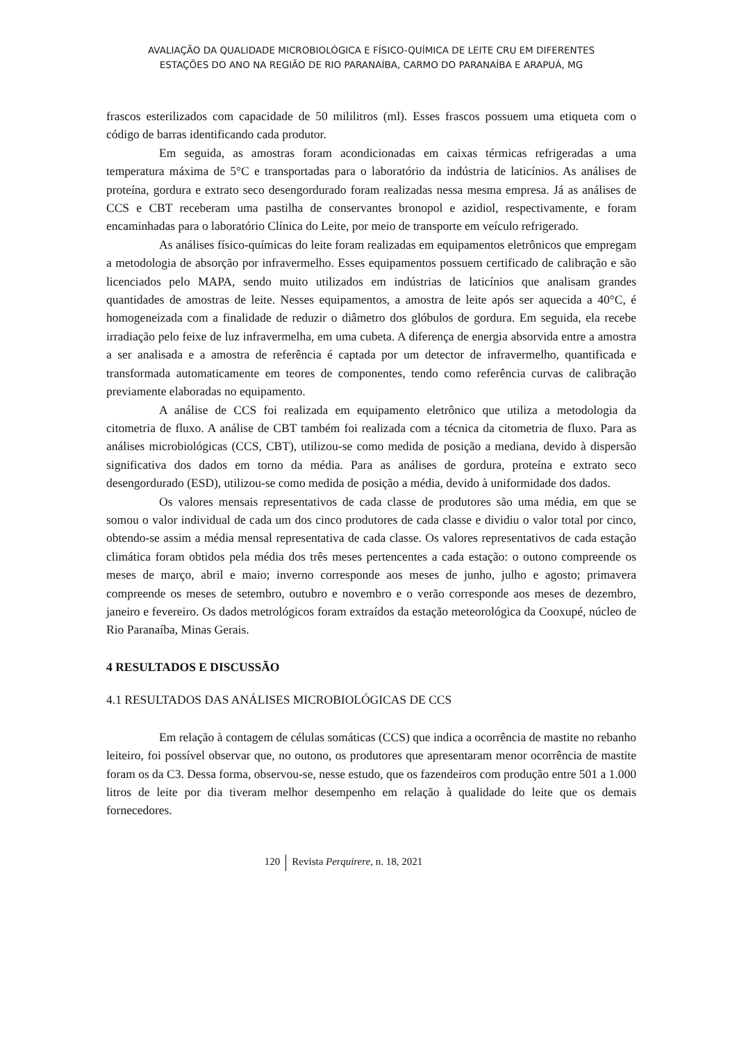AVALIAÇÃO DA QUALIDADE MICROBIOLÓGICA E FÍSICO-QUÍMICA DE LEITE CRU EM DIFERENTES
ESTAÇÕES DO ANO NA REGIÃO DE RIO PARANAÍBA, CARMO DO PARANAÍBA E ARAPUÁ, MG
frascos esterilizados com capacidade de 50 mililitros (ml). Esses frascos possuem uma etiqueta com o código de barras identificando cada produtor.
Em seguida, as amostras foram acondicionadas em caixas térmicas refrigeradas a uma temperatura máxima de 5°C e transportadas para o laboratório da indústria de laticínios. As análises de proteína, gordura e extrato seco desengordurado foram realizadas nessa mesma empresa. Já as análises de CCS e CBT receberam uma pastilha de conservantes bronopol e azidiol, respectivamente, e foram encaminhadas para o laboratório Clínica do Leite, por meio de transporte em veículo refrigerado.
As análises físico-químicas do leite foram realizadas em equipamentos eletrônicos que empregam a metodologia de absorção por infravermelho. Esses equipamentos possuem certificado de calibração e são licenciados pelo MAPA, sendo muito utilizados em indústrias de laticínios que analisam grandes quantidades de amostras de leite. Nesses equipamentos, a amostra de leite após ser aquecida a 40°C, é homogeneizada com a finalidade de reduzir o diâmetro dos glóbulos de gordura. Em seguida, ela recebe irradiação pelo feixe de luz infravermelha, em uma cubeta. A diferença de energia absorvida entre a amostra a ser analisada e a amostra de referência é captada por um detector de infravermelho, quantificada e transformada automaticamente em teores de componentes, tendo como referência curvas de calibração previamente elaboradas no equipamento.
A análise de CCS foi realizada em equipamento eletrônico que utiliza a metodologia da citometria de fluxo. A análise de CBT também foi realizada com a técnica da citometria de fluxo. Para as análises microbiológicas (CCS, CBT), utilizou-se como medida de posição a mediana, devido à dispersão significativa dos dados em torno da média. Para as análises de gordura, proteína e extrato seco desengordurado (ESD), utilizou-se como medida de posição a média, devido à uniformidade dos dados.
Os valores mensais representativos de cada classe de produtores são uma média, em que se somou o valor individual de cada um dos cinco produtores de cada classe e dividiu o valor total por cinco, obtendo-se assim a média mensal representativa de cada classe. Os valores representativos de cada estação climática foram obtidos pela média dos três meses pertencentes a cada estação: o outono compreende os meses de março, abril e maio; inverno corresponde aos meses de junho, julho e agosto; primavera compreende os meses de setembro, outubro e novembro e o verão corresponde aos meses de dezembro, janeiro e fevereiro. Os dados metrológicos foram extraídos da estação meteorológica da Cooxupé, núcleo de Rio Paranaíba, Minas Gerais.
4 RESULTADOS E DISCUSSÃO
4.1 RESULTADOS DAS ANÁLISES MICROBIOLÓGICAS DE CCS
Em relação à contagem de células somáticas (CCS) que indica a ocorrência de mastite no rebanho leiteiro, foi possível observar que, no outono, os produtores que apresentaram menor ocorrência de mastite foram os da C3. Dessa forma, observou-se, nesse estudo, que os fazendeiros com produção entre 501 a 1.000 litros de leite por dia tiveram melhor desempenho em relação à qualidade do leite que os demais fornecedores.
120 Revista Perquirere, n. 18, 2021